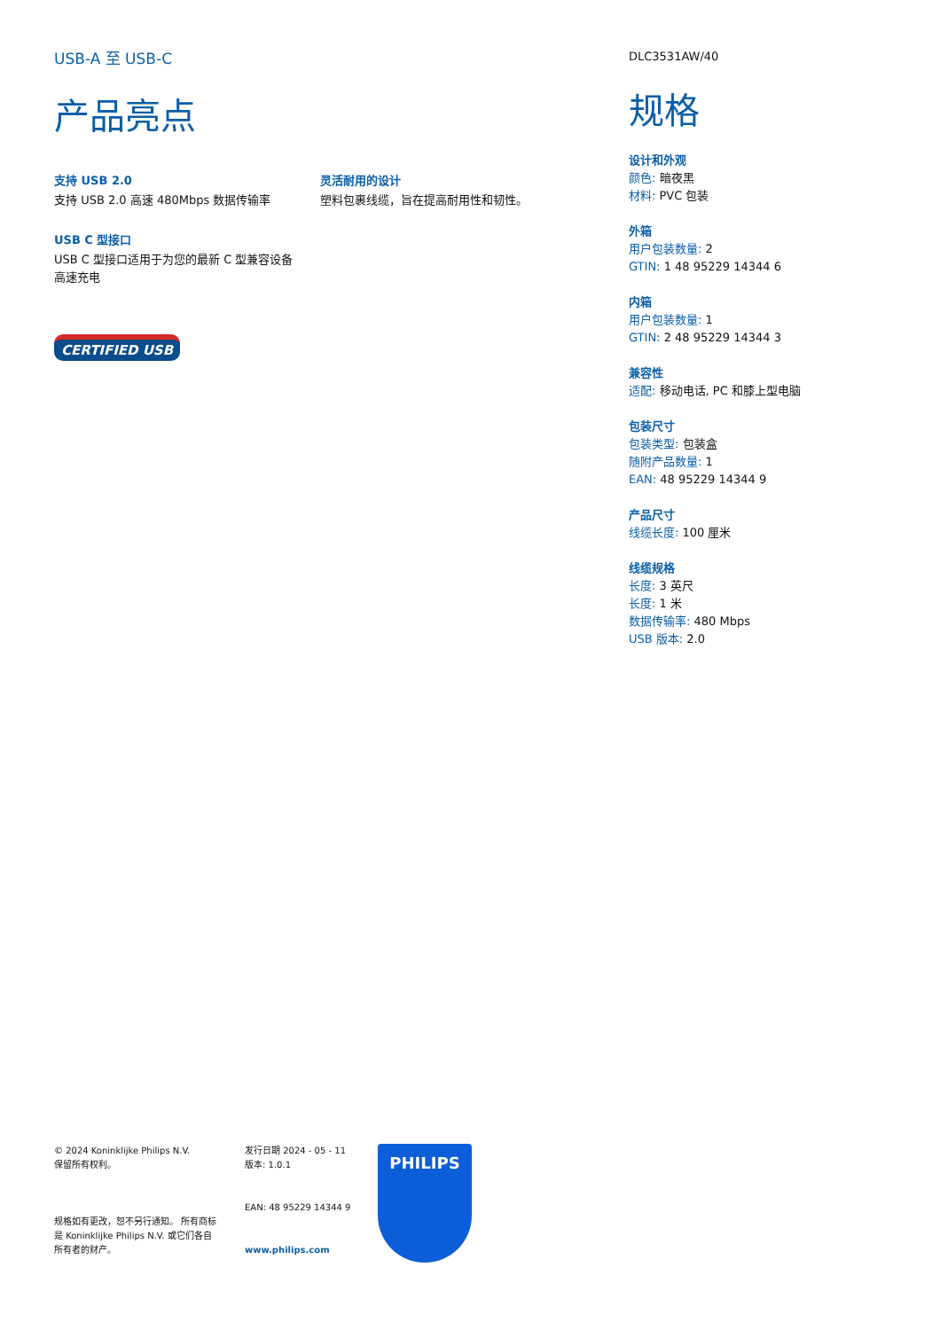USB-A 至 USB-C
产品亮点
支持 USB 2.0
支持 USB 2.0 高速 480Mbps 数据传输率
USB C 型接口
USB C 型接口适用于为您的最新 C 型兼容设备高速充电
CERTIFIED USB
灵活耐用的设计
塑料包裹线缆，旨在提高耐用性和韧性。
DLC3531AW/40
规格
设计和外观
颜色: 暗夜黑
材料: PVC 包装
外箱
用户包装数量: 2
GTIN: 1 48 95229 14344 6
内箱
用户包装数量: 1
GTIN: 2 48 95229 14344 3
兼容性
适配: 移动电话, PC 和膝上型电脑
包装尺寸
包装类型: 包装盒
随附产品数量: 1
EAN: 48 95229 14344 9
产品尺寸
线缆长度: 100 厘米
线缆规格
长度: 3 英尺
长度: 1 米
数据传输率: 480 Mbps
USB 版本: 2.0
© 2024 Koninklijke Philips N.V.
保留所有权利。
规格如有更改，恕不另行通知。 所有商标是 Koninklijke Philips N.V. 或它们各自所有者的财产。
发行日期 2024 - 05 - 11
版本: 1.0.1
EAN: 48 95229 14344 9
www.philips.com
PHILIPS